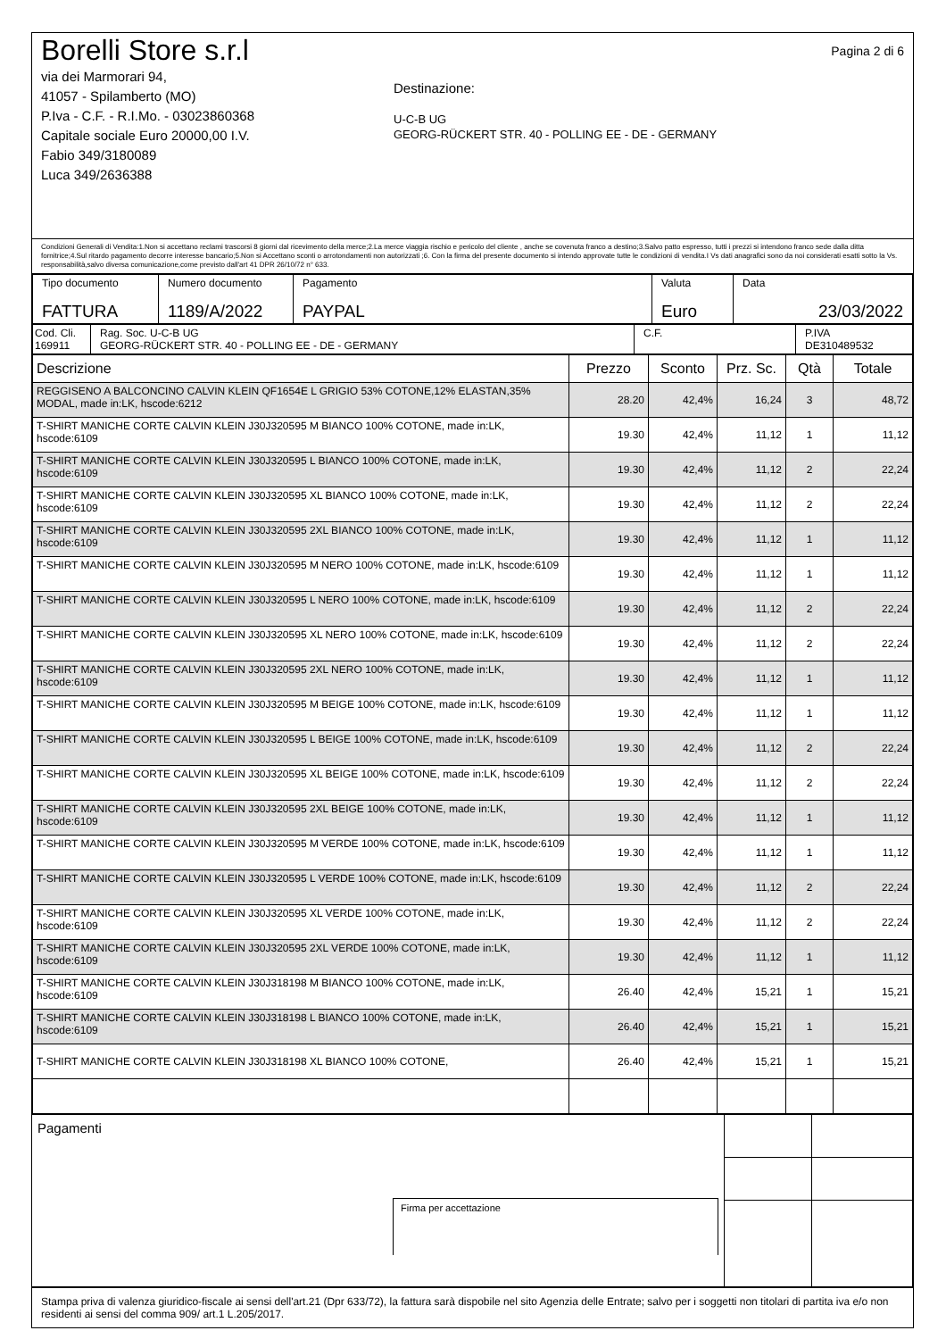Borelli Store s.r.l
via dei Marmorari 94,
41057 - Spilamberto (MO)
P.Iva - C.F. - R.I.Mo. - 03023860368
Capitale sociale Euro 20000,00 I.V.
Fabio 349/3180089
Luca 349/2636388
Destinazione:
U-C-B UG
GEORG-RÜCKERT STR. 40 - POLLING EE - DE - GERMANY
Pagina 2 di 6
Condizioni Generali di Vendita:1.Non si accettano reclami trascorsi 8 giorni dal ricevimento della merce;2.La merce viaggia rischio e pericolo del cliente , anche se covenuta franco a destino;3.Salvo patto espresso, tutti i prezzi si intendono franco sede dalla ditta fornitrice;4.Sul ritardo pagamento decorre interesse bancario;5.Non si Accettano sconti o arrotondamenti non autorizzati ;6. Con la firma del presente documento si intendo approvate tutte le condizioni di vendita.I Vs dati anagrafici sono da noi considerati esatti sotto la Vs. responsabilità,salvo diversa comunicazione,come previsto dall'art 41 DPR 26/10/72 n° 633.
| Tipo documento FATTURA | Numero documento 1189/A/2022 | Pagamento PAYPAL | Valuta Euro | Data 23/03/2022 |
| Cod. Cli. 169911 | Rag. Soc. U-C-B UG GEORG-RÜCKERT STR. 40 - POLLING EE - DE - GERMANY | C.F. | P.IVA DE310489532 |
| Descrizione | Prezzo | Sconto | Prz. Sc. | Qtà | Totale |
| --- | --- | --- | --- | --- | --- |
| REGGISENO A BALCONCINO CALVIN KLEIN QF1654E L GRIGIO 53% COTONE,12% ELASTAN,35% MODAL, made in:LK, hscode:6212 | 28.20 | 42,4% | 16,24 | 3 | 48,72 |
| T-SHIRT MANICHE CORTE CALVIN KLEIN J30J320595 M BIANCO 100% COTONE, made in:LK, hscode:6109 | 19.30 | 42,4% | 11,12 | 1 | 11,12 |
| T-SHIRT MANICHE CORTE CALVIN KLEIN J30J320595 L BIANCO 100% COTONE, made in:LK, hscode:6109 | 19.30 | 42,4% | 11,12 | 2 | 22,24 |
| T-SHIRT MANICHE CORTE CALVIN KLEIN J30J320595 XL BIANCO 100% COTONE, made in:LK, hscode:6109 | 19.30 | 42,4% | 11,12 | 2 | 22,24 |
| T-SHIRT MANICHE CORTE CALVIN KLEIN J30J320595 2XL BIANCO 100% COTONE, made in:LK, hscode:6109 | 19.30 | 42,4% | 11,12 | 1 | 11,12 |
| T-SHIRT MANICHE CORTE CALVIN KLEIN J30J320595 M NERO 100% COTONE, made in:LK, hscode:6109 | 19.30 | 42,4% | 11,12 | 1 | 11,12 |
| T-SHIRT MANICHE CORTE CALVIN KLEIN J30J320595 L NERO 100% COTONE, made in:LK, hscode:6109 | 19.30 | 42,4% | 11,12 | 2 | 22,24 |
| T-SHIRT MANICHE CORTE CALVIN KLEIN J30J320595 XL NERO 100% COTONE, made in:LK, hscode:6109 | 19.30 | 42,4% | 11,12 | 2 | 22,24 |
| T-SHIRT MANICHE CORTE CALVIN KLEIN J30J320595 2XL NERO 100% COTONE, made in:LK, hscode:6109 | 19.30 | 42,4% | 11,12 | 1 | 11,12 |
| T-SHIRT MANICHE CORTE CALVIN KLEIN J30J320595 M BEIGE 100% COTONE, made in:LK, hscode:6109 | 19.30 | 42,4% | 11,12 | 1 | 11,12 |
| T-SHIRT MANICHE CORTE CALVIN KLEIN J30J320595 L BEIGE 100% COTONE, made in:LK, hscode:6109 | 19.30 | 42,4% | 11,12 | 2 | 22,24 |
| T-SHIRT MANICHE CORTE CALVIN KLEIN J30J320595 XL BEIGE 100% COTONE, made in:LK, hscode:6109 | 19.30 | 42,4% | 11,12 | 2 | 22,24 |
| T-SHIRT MANICHE CORTE CALVIN KLEIN J30J320595 2XL BEIGE 100% COTONE, made in:LK, hscode:6109 | 19.30 | 42,4% | 11,12 | 1 | 11,12 |
| T-SHIRT MANICHE CORTE CALVIN KLEIN J30J320595 M VERDE 100% COTONE, made in:LK, hscode:6109 | 19.30 | 42,4% | 11,12 | 1 | 11,12 |
| T-SHIRT MANICHE CORTE CALVIN KLEIN J30J320595 L VERDE 100% COTONE, made in:LK, hscode:6109 | 19.30 | 42,4% | 11,12 | 2 | 22,24 |
| T-SHIRT MANICHE CORTE CALVIN KLEIN J30J320595 XL VERDE 100% COTONE, made in:LK, hscode:6109 | 19.30 | 42,4% | 11,12 | 2 | 22,24 |
| T-SHIRT MANICHE CORTE CALVIN KLEIN J30J320595 2XL VERDE 100% COTONE, made in:LK, hscode:6109 | 19.30 | 42,4% | 11,12 | 1 | 11,12 |
| T-SHIRT MANICHE CORTE CALVIN KLEIN J30J318198 M BIANCO 100% COTONE, made in:LK, hscode:6109 | 26.40 | 42,4% | 15,21 | 1 | 15,21 |
| T-SHIRT MANICHE CORTE CALVIN KLEIN J30J318198 L BIANCO 100% COTONE, made in:LK, hscode:6109 | 26.40 | 42,4% | 15,21 | 1 | 15,21 |
| T-SHIRT MANICHE CORTE CALVIN KLEIN J30J318198 XL BIANCO 100% COTONE, | 26.40 | 42,4% | 15,21 | 1 | 15,21 |
| Pagamenti Firma per accettazione | | |
Stampa priva di valenza giuridico-fiscale ai sensi dell'art.21 (Dpr 633/72), la fattura sarà dispobile nel sito Agenzia delle Entrate; salvo per i soggetti non titolari di partita iva e/o non residenti ai sensi del comma 909/ art.1 L.205/2017.